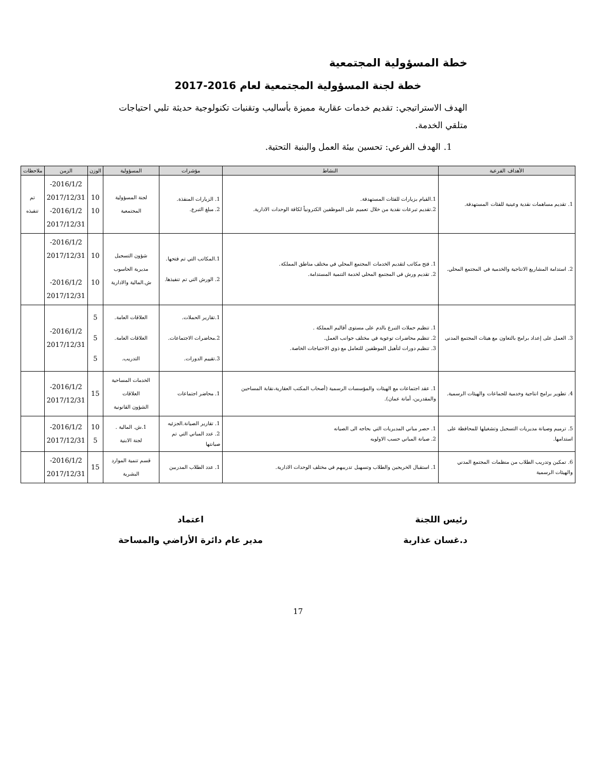خطة المسؤولية المجتمعية
خطة لجنة المسؤولية المجتمعية لعام 2016-2017
الهدف الاستراتيجي: تقديم خدمات عقارية مميزة بأساليب وتقنيات تكنولوجية حديثة تلبي احتياجات متلقي الخدمة.
1. الهدف الفرعي: تحسين بيئة العمل والبنية التحتية.
| الأهداف الفرعية | النشاط | مؤشرات | المسؤولية | الوزن | الزمن | ملاحظات |
| --- | --- | --- | --- | --- | --- | --- |
| 1. تقديم مساهمات نقدية وعينية للفئات المستهدفة. | 1.القيام بزيارات للفئات المستهدفة. 2.تقديم تبرعات نقدية من خلال تعميم على الموظفين الكترونياً لكافة الوحدات الادارية. | 1. الزيارات المنفذة. 2. مبلغ التبرع. | لجنة المسؤولية المجتمعية | 10 10 | 2016/1/2- 2017/12/31 2016/1/2- 2017/12/31 | تم تنفيذه |
| 2. استدامة المشاريع الانتاجية والخدمية في المجتمع المحلي. | 1. فتح مكاتب لتقديم الخدمات المجتمع المحلي في مختلف مناطق المملكة. 2. تقديم ورش في المجتمع المحلي لخدمة التنمية المستدامة. | 1.المكاتب التي تم فتحها. 2. الورش التي تم تنفيذها. | شؤون التسجيل مديرية الحاسوب ش.المالية والادارية | 10 10 | 2016/1/2- 2017/12/31 2016/1/2- 2017/12/31 | |
| 3. العمل على إعداد برامج بالتعاون مع هيئات المجتمع المدني | 1. تنظيم حملات التبرع بالدم على مستوى أقاليم المملكة . 2. تنظيم محاضرات توعوية في مختلف جوانب العمل. 3. تنظيم دورات لتأهيل الموظفين للتعامل مع ذوي الاحتياجات الخاصة. | 1.تقارير الحملات. 2.محاضرات الاجتماعات. 3.تقييم الدورات. | العلاقات العامة. العلاقات العامة. التدريب. | 5 5 5 | 2016/1/2- 2017/12/31 | |
| 4. تطوير برامج انتاجية وخدمية للجماعات والهيئات الرسمية. | 1. عقد اجتماعات مع الهيئات والمؤسسات الرسمية (أصحاب المكتب العقارية،نقابة المساحين والمقدرين، أمانة عمان). | 1. محاضر اجتماعات | الخدمات المساحية العلاقات الشؤون القانونية | 15 | 2016/1/2- 2017/12/31 | |
| 5. ترميم وصيانة مديريات التسجيل وتشغيلها للمحافظة على استدامها. | 1. حصر مباني المديريات التي بحاجه الى الصيانه 2. صيانة المباني حسب الاولويه | 1. تقارير الصيانة.الجزئيه 2. عدد المباني التي تم صيانتها | 1.ش. المالية . لجنة الابنية | 10 5 | 2016/1/2- 2017/12/31 | |
| 6. تمكين وتدريب الطلاب من منظمات المجتمع المدني والهيئات الرسمية | 1. استقبال الخريجين والطلاب وتسهيل تدريبهم في مختلف الوحدات الادارية. | 1. عدد الطلاب المدربين | قسم تنمية الموارد البشرية | 15 | 2016/1/2- 2017/12/31 | |
رئيس اللجنة
د.غسان عذاربة
اعتماد
مدير عام دائرة الأراضي والمساحة
17